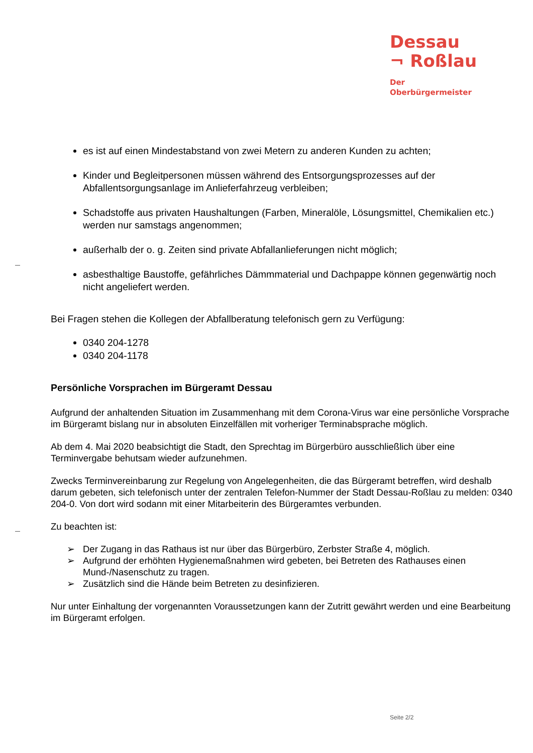Dessau
¬ Roßlau
Der
Oberbürgermeister
es ist auf einen Mindestabstand von zwei Metern zu anderen Kunden zu achten;
Kinder und Begleitpersonen müssen während des Entsorgungsprozesses auf der Abfallentsorgungsanlage im Anlieferfahrzeug verbleiben;
Schadstoffe aus privaten Haushaltungen (Farben, Mineralöle, Lösungsmittel, Chemikalien etc.) werden nur samstags angenommen;
außerhalb der o. g. Zeiten sind private Abfallanlieferungen nicht möglich;
asbesthaltige Baustoffe, gefährliches Dämmmaterial und Dachpappe können gegenwärtig noch nicht angeliefert werden.
Bei Fragen stehen die Kollegen der Abfallberatung telefonisch gern zu Verfügung:
0340 204-1278
0340 204-1178
Persönliche Vorsprachen im Bürgeramt Dessau
Aufgrund der anhaltenden Situation im Zusammenhang mit dem Corona-Virus war eine persönliche Vorsprache im Bürgeramt bislang nur in absoluten Einzelfällen mit vorheriger Terminabsprache möglich.
Ab dem 4. Mai 2020 beabsichtigt die Stadt, den Sprechtag im Bürgerbüro ausschließlich über eine Terminvergabe behutsam wieder aufzunehmen.
Zwecks Terminvereinbarung zur Regelung von Angelegenheiten, die das Bürgeramt betreffen, wird deshalb darum gebeten, sich telefonisch unter der zentralen Telefon-Nummer der Stadt Dessau-Roßlau zu melden: 0340 204-0. Von dort wird sodann mit einer Mitarbeiterin des Bürgeramtes verbunden.
Zu beachten ist:
➢ Der Zugang in das Rathaus ist nur über das Bürgerbüro, Zerbster Straße 4, möglich.
➢ Aufgrund der erhöhten Hygienemaßnahmen wird gebeten, bei Betreten des Rathauses einen Mund-/Nasenschutz zu tragen.
➢ Zusätzlich sind die Hände beim Betreten zu desinfizieren.
Nur unter Einhaltung der vorgenannten Voraussetzungen kann der Zutritt gewährt werden und eine Bearbeitung im Bürgeramt erfolgen.
Seite 2/2